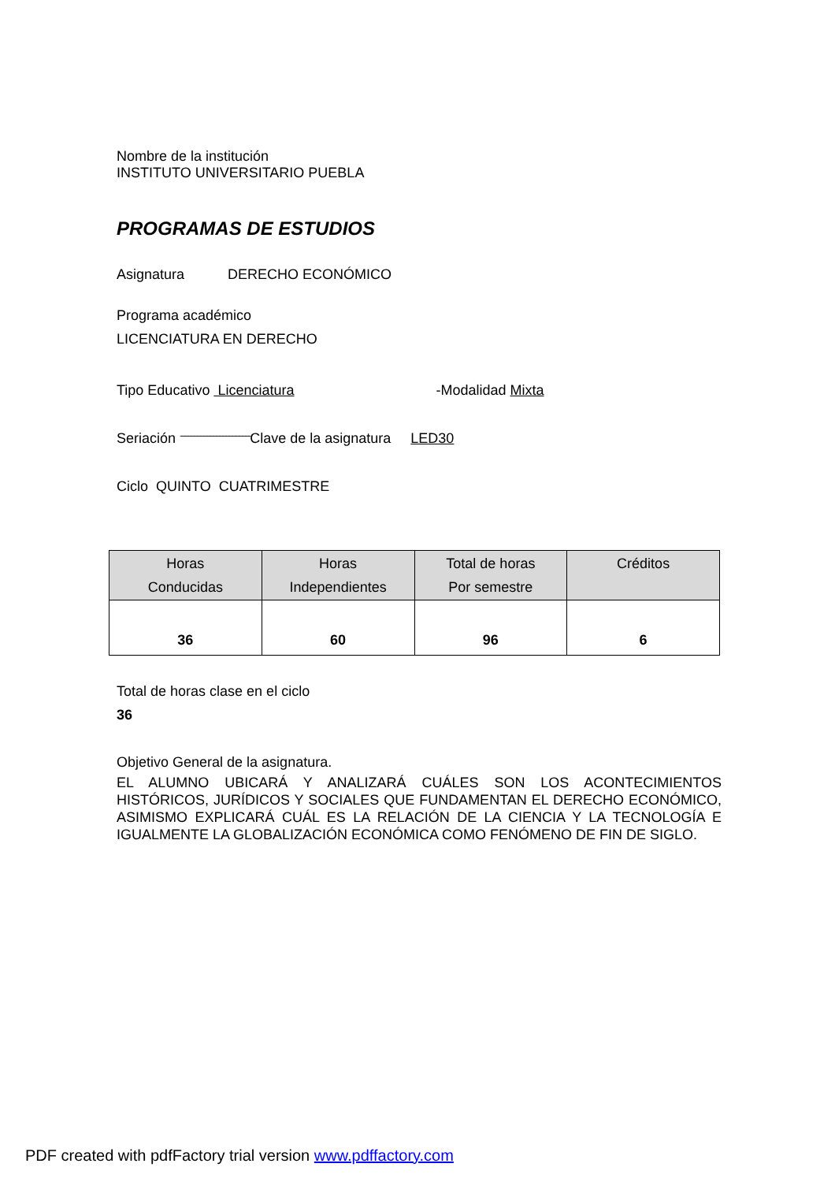Nombre de la institución
INSTITUTO UNIVERSITARIO PUEBLA
PROGRAMAS DE ESTUDIOS
Asignatura DERECHO ECONÓMICO
Programa académico
LICENCIATURA EN DERECHO
Tipo Educativo Licenciatura -Modalidad Mixta
Seriación -------------------------------------------------------------------Clave de la asignatura LED30
Ciclo QUINTO CUATRIMESTRE
| Horas Conducidas | Horas Independientes | Total de horas Por semestre | Créditos |
| --- | --- | --- | --- |
| 36 | 60 | 96 | 6 |
Total de horas clase en el ciclo
36
Objetivo General de la asignatura.
EL ALUMNO UBICARÁ Y ANALIZARÁ CUÁLES SON LOS ACONTECIMIENTOS HISTÓRICOS, JURÍDICOS Y SOCIALES QUE FUNDAMENTAN EL DERECHO ECONÓMICO, ASIMISMO EXPLICARÁ CUÁL ES LA RELACIÓN DE LA CIENCIA Y LA TECNOLOGÍA E IGUALMENTE LA GLOBALIZACIÓN ECONÓMICA COMO FENÓMENO DE FIN DE SIGLO.
PDF created with pdfFactory trial version www.pdffactory.com